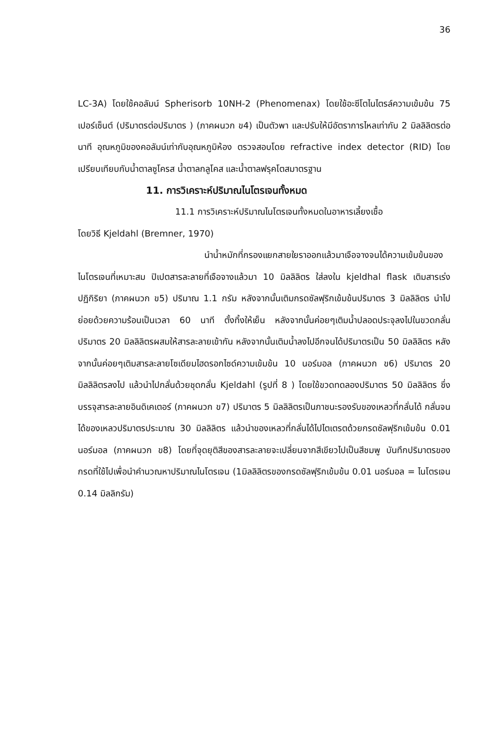36
LC-3A) โดยใช้คอลัมน์ Spherisorb 10NH-2 (Phenomenax) โดยใช้อะซีโตไนไตรล์ความเข้มข้น 75 เปอร์เซ็นต์ (ปริมาตรต่อปริมาตร ) (ภาคผนวก ข4) เป็นตัวพา และปรับให้มีอัตราการไหลเท่ากับ 2 มิลลิลิตรต่อนาที อุณหภูมิของคอลัมน์เท่ากับอุณหภูมิห้อง ตรวจสอบโดย refractive index detector (RID) โดยเปรียบเทียบกับน้ำตาลซูโครส น้ำตาลกลูโคส และน้ำตาลฟรุคโตสมาตรฐาน
11. การวิเคราะห์ปริมาณไนโตรเจนทั้งหมด
11.1 การวิเคราะห์ปริมาณไนโตรเจนทั้งหมดในอาหารเลี้ยงเชื้อ
โดยวิธี Kjeldahl (Bremner, 1970)
นำน้ำหมักที่กรองแยกสายใยราออกแล้วมาเจือจางจนได้ความเข้มข้นของไนโตรเจนที่เหมาะสม ปิเปตสารละลายที่เจือจางแล้วมา 10 มิลลิลิตร ใส่ลงใน kjeldhal flask เติมสารเร่งปฏิกิริยา (ภาคผนวก ข5) ปริมาณ 1.1 กรัม หลังจากนั้นเติมกรดซัลฟุริกเข้มข้นปริมาตร 3 มิลลิลิตร นำไปย่อยด้วยความร้อนเป็นเวลา 60 นาที ตั้งทิ้งให้เย็น หลังจากนั้นค่อยๆเติมน้ำปลอดประจุลงไปในขวดกลั่นปริมาตร 20 มิลลิลิตรผสมให้สารละลายเข้ากัน หลังจากนั้นเติมน้ำลงไปอีกจนได้ปริมาตรเป็น 50 มิลลิลิตร หลังจากนั้นค่อยๆเติมสารละลายโซเดียมไฮดรอกไซด์ความเข้มข้น 10 นอร์มอล (ภาคผนวก ข6) ปริมาตร 20 มิลลิลิตรลงไป แล้วนำไปกลั่นด้วยชุดกลั่น Kjeldahl (รูปที่ 8 ) โดยใช้ขวดทดลองปริมาตร 50 มิลลิลิตร ซึ่งบรรจุสารละลายอินดิเคเตอร์ (ภาคผนวก ข7) ปริมาตร 5 มิลลิลิตรเป็นภาชนะรองรับของเหลวที่กลั่นได้ กลั่นจนได้ของเหลวปริมาตรประมาณ 30 มิลลิลิตร แล้วนำของเหลวที่กลั่นได้ไปไตเตรตด้วยกรดซัลฟุริกเข้มข้น 0.01 นอร์มอล (ภาคผนวก ข8) โดยที่จุดยุติสีของสารละลายจะเปลี่ยนจากสีเขียวไปเป็นสีชมพู บันทึกปริมาตรของกรดที่ใช้ไปเพื่อนำคำนวณหาปริมาณไนโตรเจน (1มิลลิลิตรของกรดซัลฟุริกเข้มข้น 0.01 นอร์มอล = ไนโตรเจน 0.14 มิลลิกรัม)